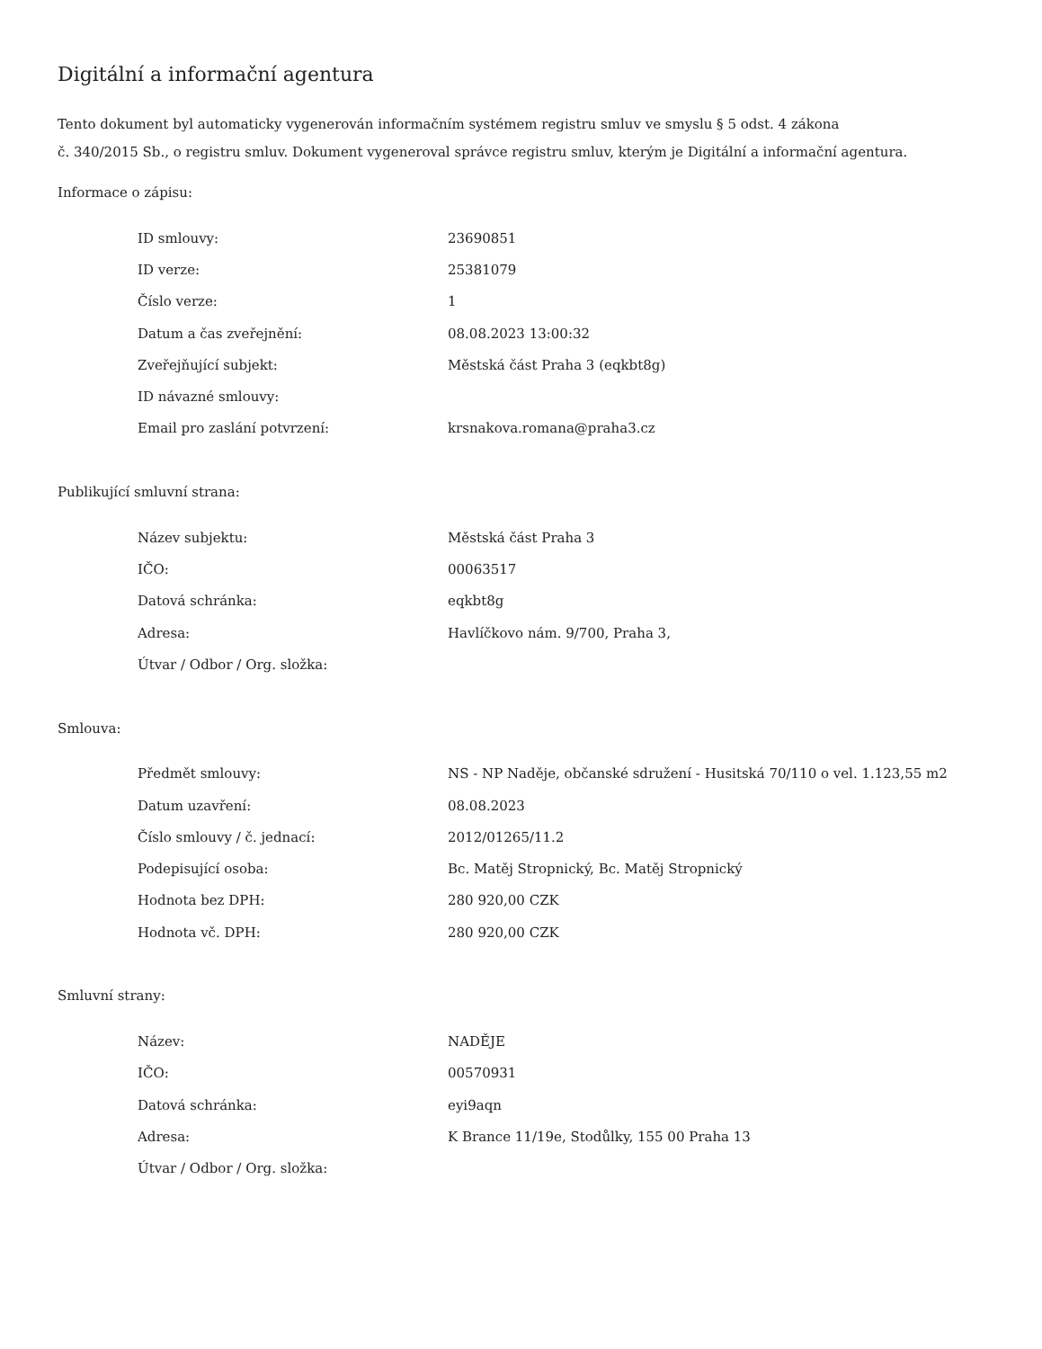Digitální a informační agentura
Tento dokument byl automaticky vygenerován informačním systémem registru smluv ve smyslu § 5 odst. 4 zákona
č. 340/2015 Sb., o registru smluv. Dokument vygeneroval správce registru smluv, kterým je Digitální a informační agentura.
Informace o zápisu:
| ID smlouvy: | 23690851 |
| ID verze: | 25381079 |
| Číslo verze: | 1 |
| Datum a čas zveřejnění: | 08.08.2023 13:00:32 |
| Zveřejňující subjekt: | Městská část Praha 3 (eqkbt8g) |
| ID návazné smlouvy: | |
| Email pro zaslání potvrzení: | krsnakova.romana@praha3.cz |
Publikující smluvní strana:
| Název subjektu: | Městská část Praha 3 |
| IČO: | 00063517 |
| Datová schránka: | eqkbt8g |
| Adresa: | Havlíčkovo nám. 9/700, Praha 3, |
| Útvar / Odbor / Org. složka: | |
Smlouva:
| Předmět smlouvy: | NS - NP Naděje, občanské sdružení - Husitská 70/110 o vel. 1.123,55 m2 |
| Datum uzavření: | 08.08.2023 |
| Číslo smlouvy / č. jednací: | 2012/01265/11.2 |
| Podepisující osoba: | Bc. Matěj Stropnický, Bc. Matěj Stropnický |
| Hodnota bez DPH: | 280 920,00 CZK |
| Hodnota vč. DPH: | 280 920,00 CZK |
Smluvní strany:
| Název: | NADĚJE |
| IČO: | 00570931 |
| Datová schránka: | eyi9aqn |
| Adresa: | K Brance 11/19e, Stodůlky, 155 00 Praha 13 |
| Útvar / Odbor / Org. složka: | |